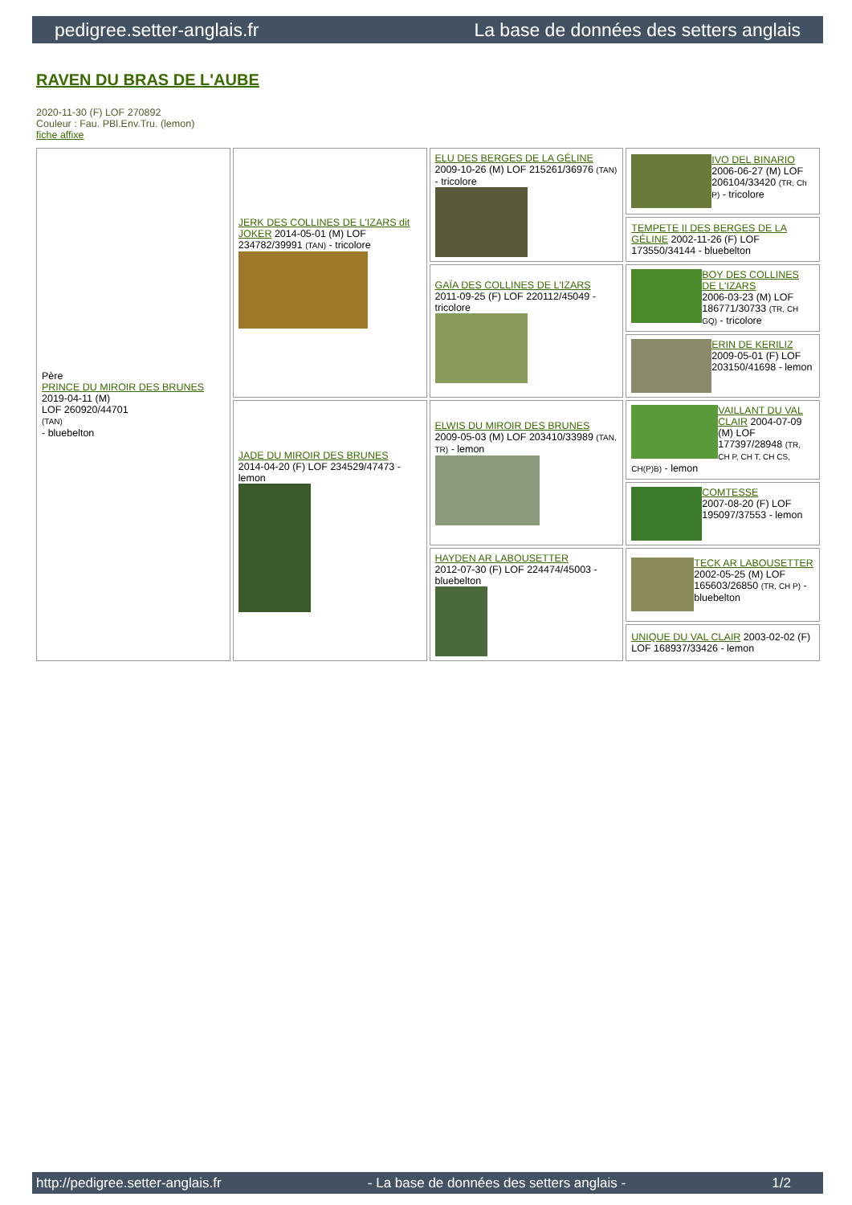pedigree.setter-anglais.fr La base de données des setters anglais
RAVEN DU BRAS DE L'AUBE
2020-11-30 (F) LOF 270892
Couleur : Fau. PBl.Env.Tru. (lemon)
fiche affixe
| Père PRINCE DU MIROIR DES BRUNES 2019-04-11 (M) LOF 260920/44701 (TAN) - bluebelton | JERK DES COLLINES DE L'IZARS dit JOKER 2014-05-01 (M) LOF 234782/39991 (TAN) - tricolore | ELU DES BERGES DE LA GÉLINE 2009-10-26 (M) LOF 215261/36976 (TAN) - tricolore | IVO DEL BINARIO 2006-06-27 (M) LOF 206104/33420 (TR, Ch P) - tricolore |
| | | | TEMPETE II DES BERGES DE LA GÉLINE 2002-11-26 (F) LOF 173550/34144 - bluebelton |
| | | GAÏA DES COLLINES DE L'IZARS 2011-09-25 (F) LOF 220112/45049 - tricolore | BOY DES COLLINES DE L'IZARS 2006-03-23 (M) LOF 186771/30733 (TR, CH GQ) - tricolore |
| | | | ERIN DE KERILIZ 2009-05-01 (F) LOF 203150/41698 - lemon |
| | JADE DU MIROIR DES BRUNES 2014-04-20 (F) LOF 234529/47473 - lemon | ELWIS DU MIROIR DES BRUNES 2009-05-03 (M) LOF 203410/33989 (TAN, TR) - lemon | VAILLANT DU VAL CLAIR 2004-07-09 (M) LOF 177397/28948 (TR, CH P, CH T, CH CS, CH(P)B) - lemon |
| | | | COMTESSE 2007-08-20 (F) LOF 195097/37553 - lemon |
| | | HAYDEN AR LABOUSETTER 2012-07-30 (F) LOF 224474/45003 - bluebelton | TECK AR LABOUSETTER 2002-05-25 (M) LOF 165603/26850 (TR, CH P) - bluebelton |
| | | | UNIQUE DU VAL CLAIR 2003-02-02 (F) LOF 168937/33426 - lemon |
http://pedigree.setter-anglais.fr - La base de données des setters anglais - 1/2